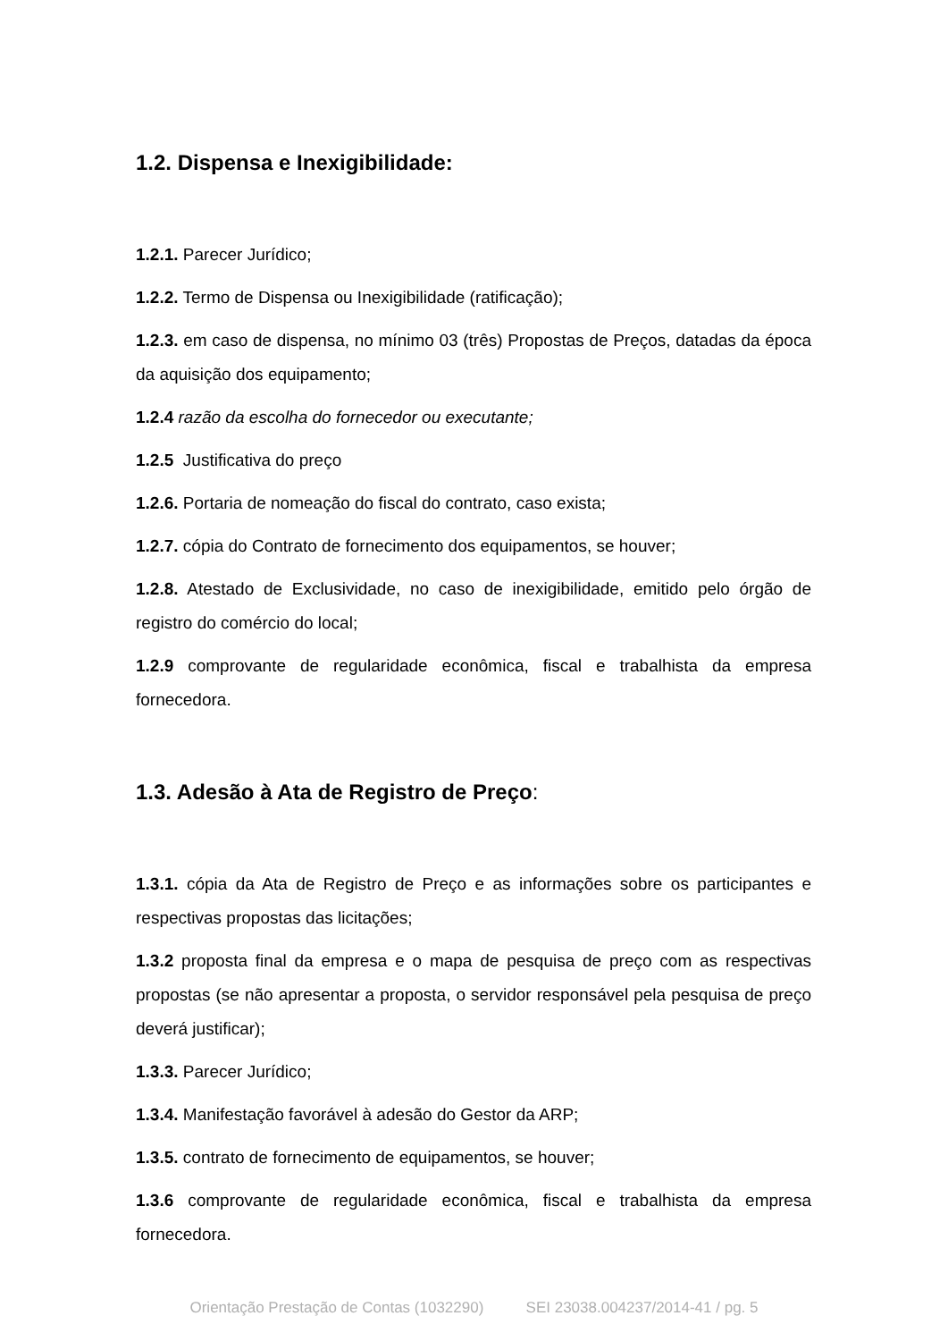1.2. Dispensa e Inexigibilidade:
1.2.1. Parecer Jurídico;
1.2.2. Termo de Dispensa ou Inexigibilidade (ratificação);
1.2.3. em caso de dispensa, no mínimo 03 (três) Propostas de Preços, datadas da época da aquisição dos equipamento;
1.2.4 razão da escolha do fornecedor ou executante;
1.2.5 Justificativa do preço
1.2.6. Portaria de nomeação do fiscal do contrato, caso exista;
1.2.7. cópia do Contrato de fornecimento dos equipamentos, se houver;
1.2.8. Atestado de Exclusividade, no caso de inexigibilidade, emitido pelo órgão de registro do comércio do local;
1.2.9 comprovante de regularidade econômica, fiscal e trabalhista da empresa fornecedora.
1.3. Adesão à Ata de Registro de Preço:
1.3.1. cópia da Ata de Registro de Preço e as informações sobre os participantes e respectivas propostas das licitações;
1.3.2 proposta final da empresa e o mapa de pesquisa de preço com as respectivas propostas (se não apresentar a proposta, o servidor responsável pela pesquisa de preço deverá justificar);
1.3.3. Parecer Jurídico;
1.3.4. Manifestação favorável à adesão do Gestor da ARP;
1.3.5. contrato de fornecimento de equipamentos, se houver;
1.3.6 comprovante de regularidade econômica, fiscal e trabalhista da empresa fornecedora.
Orientação Prestação de Contas (1032290) SEI 23038.004237/2014-41 / pg. 5